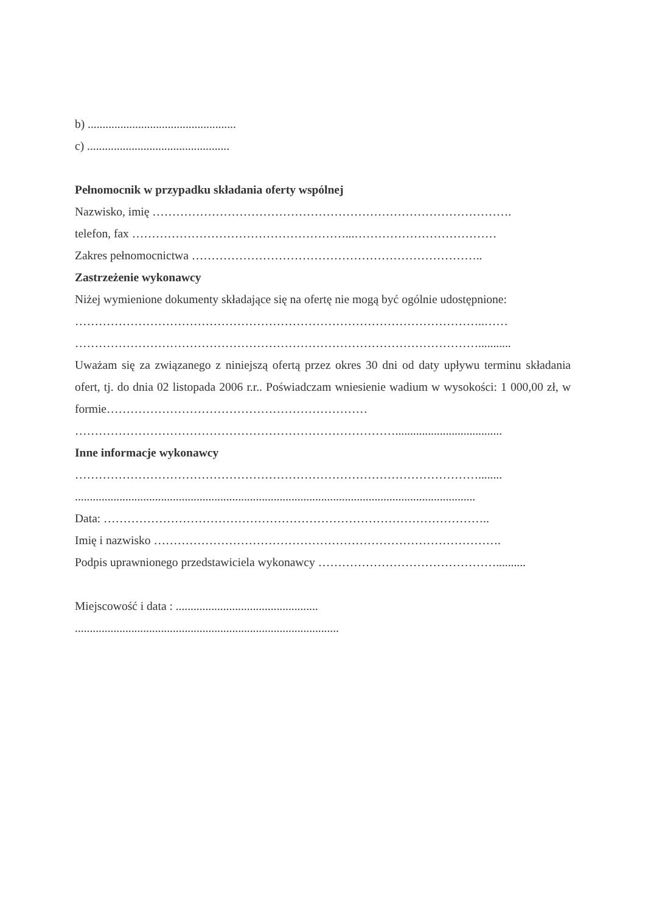b) ..................................................
c) ................................................
Pełnomocnik w przypadku składania oferty wspólnej
Nazwisko, imię ……………………………………………………………………………….
telefon, fax ………………………………………………...………………………………
Zakres pełnomocnictwa ………………………………………………………………..
Zastrzeżenie wykonawcy
Niżej wymienione dokumenty składające się na ofertę nie mogą być ogólnie udostępnione:
…………………………………………………………………………………………..……
…………………………………………………………………………………………...........
Uważam się za związanego z niniejszą ofertą przez okres 30 dni od daty upływu terminu składania ofert, tj. do dnia 02 listopada 2006 r.r.. Poświadczam wniesienie wadium w wysokości: 1 000,00 zł, w formie…………………………………………………………
………………………………………………………………………....................................
Inne informacje wykonawcy
…………………………………………………………………………………………........
.......................................................................................................................................
Data: ……………………………………………………………………………………..
Imię i nazwisko …………………………………………………………………………….
Podpis uprawnionego przedstawiciela wykonawcy ………………………………………..........
Miejscowość i data : ................................................
.........................................................................................